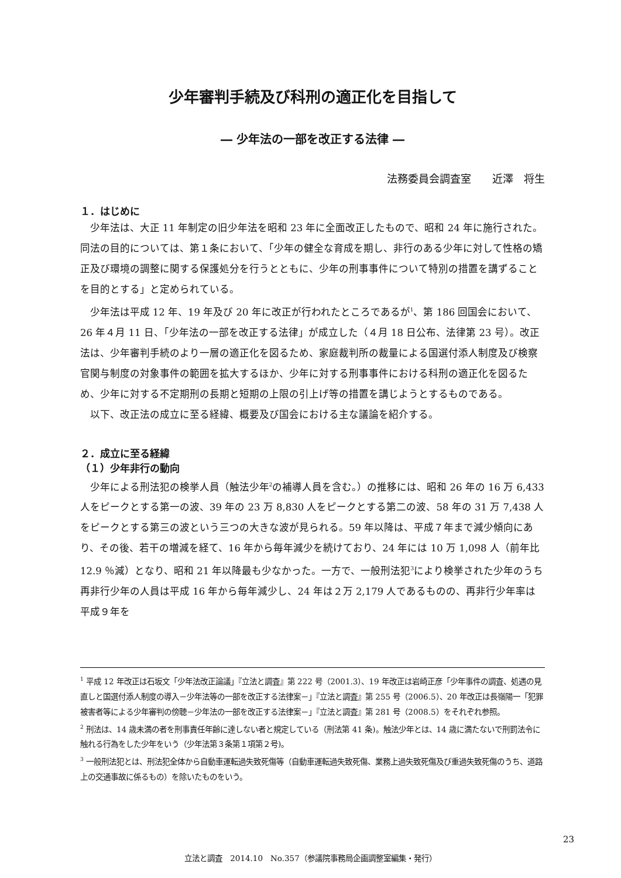少年審判手続及び科刑の適正化を目指して
― 少年法の一部を改正する法律 ―
法務委員会調査室　　近澤　将生
１．はじめに
少年法は、大正 11 年制定の旧少年法を昭和 23 年に全面改正したもので、昭和 24 年に施行された。同法の目的については、第１条において、「少年の健全な育成を期し、非行のある少年に対して性格の矯正及び環境の調整に関する保護処分を行うとともに、少年の刑事事件について特別の措置を講ずることを目的とする」と定められている。
少年法は平成 12 年、19 年及び 20 年に改正が行われたところであるが<sup>1</sup>、第 186 回国会において、26 年４月 11 日、「少年法の一部を改正する法律」が成立した（４月 18 日公布、法律第 23 号）。改正法は、少年審判手続のより一層の適正化を図るため、家庭裁判所の裁量による国選付添人制度及び検察官関与制度の対象事件の範囲を拡大するほか、少年に対する刑事事件における科刑の適正化を図るため、少年に対する不定期刑の長期と短期の上限の引上げ等の措置を講じようとするものである。
以下、改正法の成立に至る経緯、概要及び国会における主な議論を紹介する。
２．成立に至る経緯
（１）少年非行の動向
少年による刑法犯の検挙人員（触法少年<sup>2</sup>の補導人員を含む。）の推移には、昭和 26 年の 16 万 6,433 人をピークとする第一の波、39 年の 23 万 8,830 人をピークとする第二の波、58 年の 31 万 7,438 人をピークとする第三の波という三つの大きな波が見られる。59 年以降は、平成７年まで減少傾向にあり、その後、若干の増減を経て、16 年から毎年減少を続けており、24 年には 10 万 1,098 人（前年比 12.9 ％減）となり、昭和 21 年以降最も少なかった。一方で、一般刑法犯<sup>3</sup>により検挙された少年のうち再非行少年の人員は平成 16 年から毎年減少し、24 年は２万 2,179 人であるものの、再非行少年率は平成９年を
<sup>1</sup> 平成 12 年改正は石坂文「少年法改正論議」『立法と調査』第 222 号（2001.3）、19 年改正は岩崎正彦「少年事件の調査、処遇の見直しと国選付添人制度の導入－少年法等の一部を改正する法律案－」『立法と調査』第 255 号（2006.5）、20 年改正は長嶺陽一「犯罪被害者等による少年審判の傍聴－少年法の一部を改正する法律案－」『立法と調査』第 281 号（2008.5）をそれぞれ参照。
<sup>2</sup> 刑法は、14 歳未満の者を刑事責任年齢に達しない者と規定している（刑法第 41 条)。触法少年とは、14 歳に満たないで刑罰法令に触れる行為をした少年をいう（少年法第３条第１項第２号)。
<sup>3</sup> 一般刑法犯とは、刑法犯全体から自動車運転過失致死傷等（自動車運転過失致死傷、業務上過失致死傷及び重過失致死傷のうち、道路上の交通事故に係るもの）を除いたものをいう。
23
立法と調査　2014.10　No.357（参議院事務局企画調整室編集・発行）